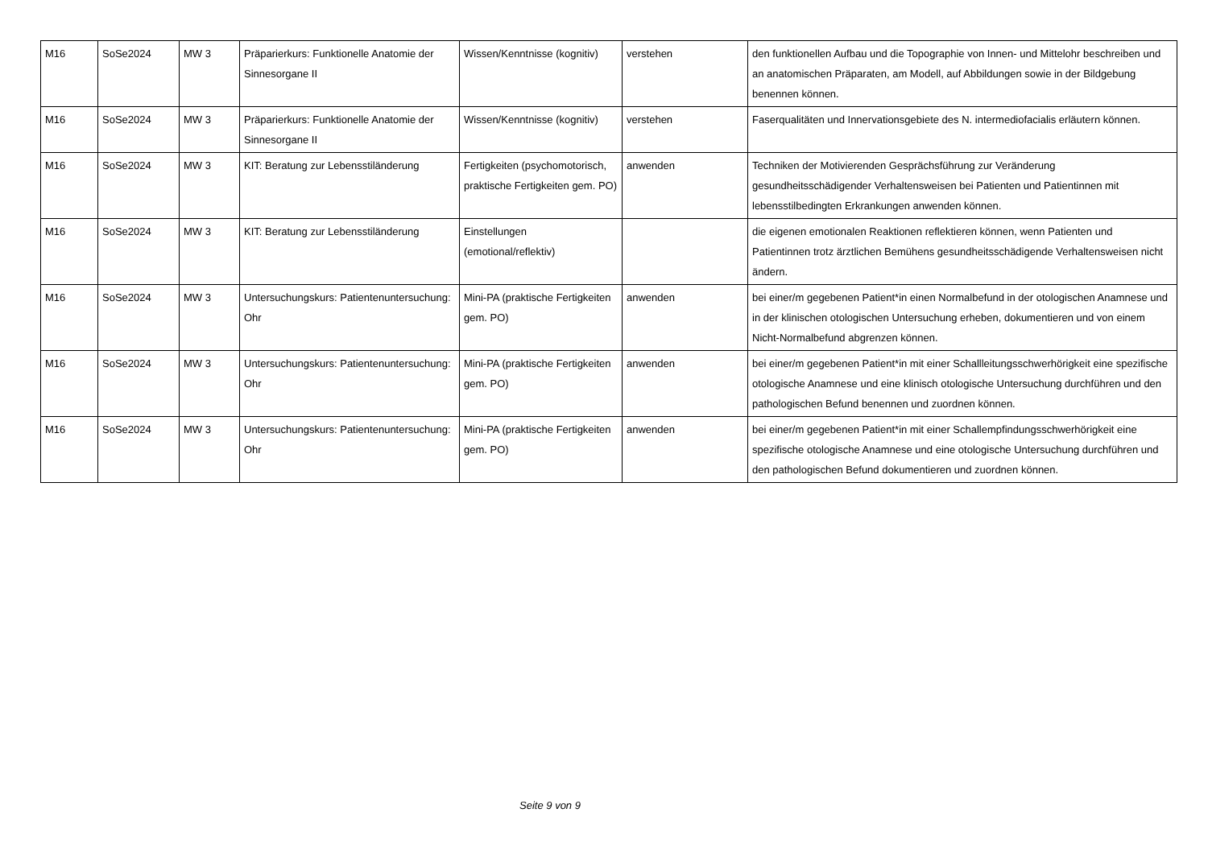| M16 | SoSe2024 | MW 3 | Präparierkurs: Funktionelle Anatomie der Sinnesorgane II | Wissen/Kenntnisse (kognitiv) | verstehen | den funktionellen Aufbau und die Topographie von Innen- und Mittelohr beschreiben und an anatomischen Präparaten, am Modell, auf Abbildungen sowie in der Bildgebung benennen können. |
| M16 | SoSe2024 | MW 3 | Präparierkurs: Funktionelle Anatomie der Sinnesorgane II | Wissen/Kenntnisse (kognitiv) | verstehen | Faserqualitäten und Innervationsgebiete des N. intermediofacialis erläutern können. |
| M16 | SoSe2024 | MW 3 | KIT: Beratung zur Lebensstiländerung | Fertigkeiten (psychomotorisch, praktische Fertigkeiten gem. PO) | anwenden | Techniken der Motivierenden Gesprächsführung zur Veränderung gesundheitsschädigender Verhaltensweisen bei Patienten und Patientinnen mit lebensstilbedingten Erkrankungen anwenden können. |
| M16 | SoSe2024 | MW 3 | KIT: Beratung zur Lebensstiländerung | Einstellungen (emotional/reflektiv) | | die eigenen emotionalen Reaktionen reflektieren können, wenn Patienten und Patientinnen trotz ärztlichen Bemühens gesundheitsschädigende Verhaltensweisen nicht ändern. |
| M16 | SoSe2024 | MW 3 | Untersuchungskurs: Patientenuntersuchung: Ohr | Mini-PA (praktische Fertigkeiten gem. PO) | anwenden | bei einer/m gegebenen Patient*in einen Normalbefund in der otologischen Anamnese und in der klinischen otologischen Untersuchung erheben, dokumentieren und von einem Nicht-Normalbefund abgrenzen können. |
| M16 | SoSe2024 | MW 3 | Untersuchungskurs: Patientenuntersuchung: Ohr | Mini-PA (praktische Fertigkeiten gem. PO) | anwenden | bei einer/m gegebenen Patient*in mit einer Schallleitungsschwerhörigkeit eine spezifische otologische Anamnese und eine klinisch otologische Untersuchung durchführen und den pathologischen Befund benennen und zuordnen können. |
| M16 | SoSe2024 | MW 3 | Untersuchungskurs: Patientenuntersuchung: Ohr | Mini-PA (praktische Fertigkeiten gem. PO) | anwenden | bei einer/m gegebenen Patient*in mit einer Schallempfindungsschwerhörigkeit eine spezifische otologische Anamnese und eine otologische Untersuchung durchführen und den pathologischen Befund dokumentieren und zuordnen können. |
Seite 9 von 9